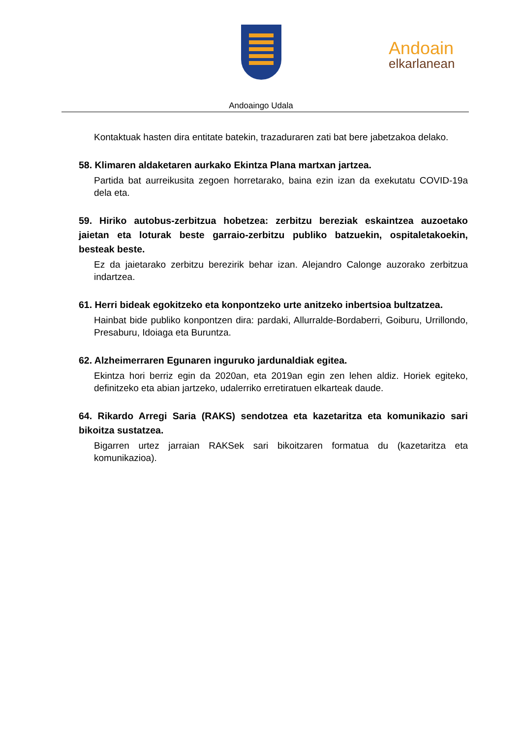Andoain
elkarlanean
Andoaingo Udala
Kontaktuak hasten dira entitate batekin, trazaduraren zati bat bere jabetzakoa delako.
58. Klimaren aldaketaren aurkako Ekintza Plana martxan jartzea.
Partida bat aurreikusita zegoen horretarako, baina ezin izan da exekutatu COVID-19a dela eta.
59. Hiriko autobus-zerbitzua hobetzea: zerbitzu bereziak eskaintzea auzoetako jaietan eta loturak beste garraio-zerbitzu publiko batzuekin, ospitaletakoekin, besteak beste.
Ez da jaietarako zerbitzu berezirik behar izan. Alejandro Calonge auzorako zerbitzua indartzea.
61. Herri bideak egokitzeko eta konpontzeko urte anitzeko inbertsioa bultzatzea.
Hainbat bide publiko konpontzen dira: pardaki, Allurralde-Bordaberri, Goiburu, Urrillondo, Presaburu, Idoiaga eta Buruntza.
62. Alzheimerraren Egunaren inguruko jardunaldiak egitea.
Ekintza hori berriz egin da 2020an, eta 2019an egin zen lehen aldiz. Horiek egiteko, definitzeko eta abian jartzeko, udalerriko erretiratuen elkarteak daude.
64. Rikardo Arregi Saria (RAKS) sendotzea eta kazetaritza eta komunikazio sari bikoitza sustatzea.
Bigarren urtez jarraian RAKSek sari bikoitzaren formatua du (kazetaritza eta komunikazioa).